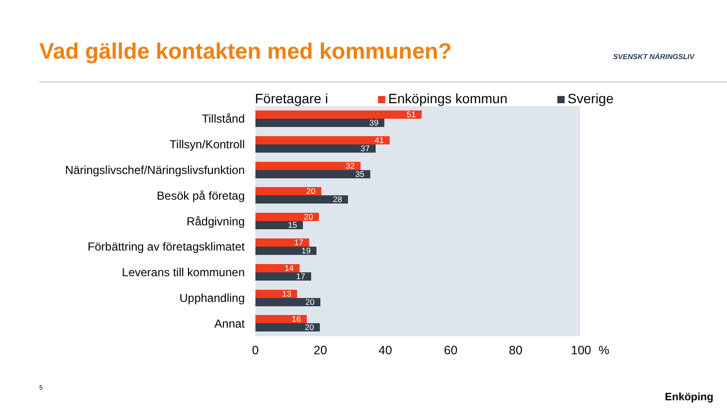Vad gällde kontakten med kommunen?
SVENSKT NÄRINGSLIV
Företagare i Enköpings kommun Sverige
Tillstånd
51
39
Tillsyn/Kontroll
41
37
Näringslivschef/Näringslivsfunktion
32
35
Besök på företag
20
28
Rådgivning
20
15
Förbättring av företagsklimatet
17
19
Leverans till kommunen
14
17
Upphandling
13
20
Annat
16
20
0 20 40 60 80 100 %
5
Enköping